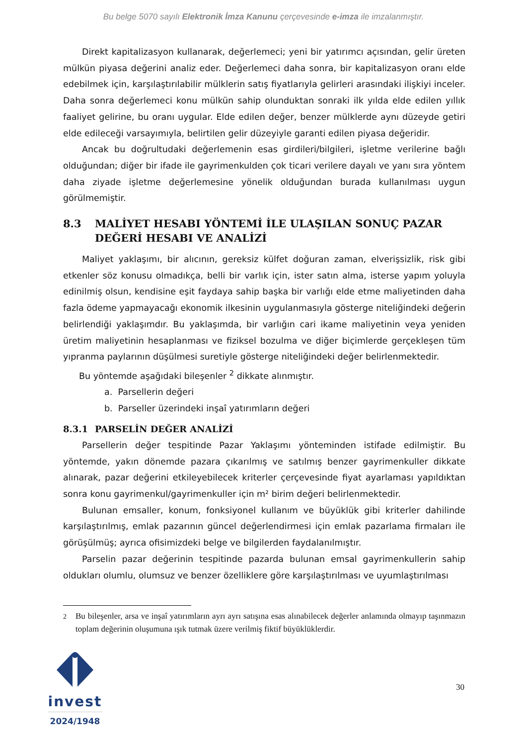Bu belge 5070 sayılı Elektronik İmza Kanunu çerçevesinde e-imza ile imzalanmıştır.
Direkt kapitalizasyon kullanarak, değerlemeci; yeni bir yatırımcı açısından, gelir üreten mülkün piyasa değerini analiz eder. Değerlemeci daha sonra, bir kapitalizasyon oranı elde edebilmek için, karşılaştırılabilir mülklerin satış fiyatlarıyla gelirleri arasındaki ilişkiyi inceler. Daha sonra değerlemeci konu mülkün sahip olunduktan sonraki ilk yılda elde edilen yıllık faaliyet gelirine, bu oranı uygular. Elde edilen değer, benzer mülklerde aynı düzeyde getiri elde edileceği varsayımıyla, belirtilen gelir düzeyiyle garanti edilen piyasa değeridir.
Ancak bu doğrultudaki değerlemenin esas girdileri/bilgileri, işletme verilerine bağlı olduğundan; diğer bir ifade ile gayrimenkulden çok ticari verilere dayalı ve yanı sıra yöntem daha ziyade işletme değerlemesine yönelik olduğundan burada kullanılması uygun görülmemiştir.
8.3 MALİYET HESABI YÖNTEMİ İLE ULAŞILAN SONUÇ PAZAR DEĞERİ HESABI VE ANALİZİ
Maliyet yaklaşımı, bir alıcının, gereksiz külfet doğuran zaman, elverişsizlik, risk gibi etkenler söz konusu olmadıkça, belli bir varlık için, ister satın alma, isterse yapım yoluyla edinilmiş olsun, kendisine eşit faydaya sahip başka bir varlığı elde etme maliyetinden daha fazla ödeme yapmayacağı ekonomik ilkesinin uygulanmasıyla gösterge niteliğindeki değerin belirlendiği yaklaşımdır. Bu yaklaşımda, bir varlığın cari ikame maliyetinin veya yeniden üretim maliyetinin hesaplanması ve fiziksel bozulma ve diğer biçimlerde gerçekleşen tüm yıpranma paylarının düşülmesi suretiyle gösterge niteliğindeki değer belirlenmektedir.
Bu yöntemde aşağıdaki bileşenler <sup>2</sup> dikkate alınmıştır.
a. Parsellerin değeri
b. Parseller üzerindeki inşaî yatırımların değeri
8.3.1 PARSELİN DEĞER ANALİZİ
Parsellerin değer tespitinde Pazar Yaklaşımı yönteminden istifade edilmiştir. Bu yöntemde, yakın dönemde pazara çıkarılmış ve satılmış benzer gayrimenkuller dikkate alınarak, pazar değerini etkileyebilecek kriterler çerçevesinde fiyat ayarlaması yapıldıktan sonra konu gayrimenkul/gayrimenkuller için m² birim değeri belirlenmektedir.
Bulunan emsaller, konum, fonksiyonel kullanım ve büyüklük gibi kriterler dahilinde karşılaştırılmış, emlak pazarının güncel değerlendirmesi için emlak pazarlama firmaları ile görüşülmüş; ayrıca ofisimizdeki belge ve bilgilerden faydalanılmıştır.
Parselin pazar değerinin tespitinde pazarda bulunan emsal gayrimenkullerin sahip oldukları olumlu, olumsuz ve benzer özelliklere göre karşılaştırılması ve uyumlaştırılması
<sup>2</sup> Bu bileşenler, arsa ve inşaî yatırımların ayrı ayrı satışına esas alınabilecek değerler anlamında olmayıp taşınmazın toplam değerinin oluşumuna ışık tutmak üzere verilmiş fiktif büyüklüklerdir.
invest
2024/1948
30